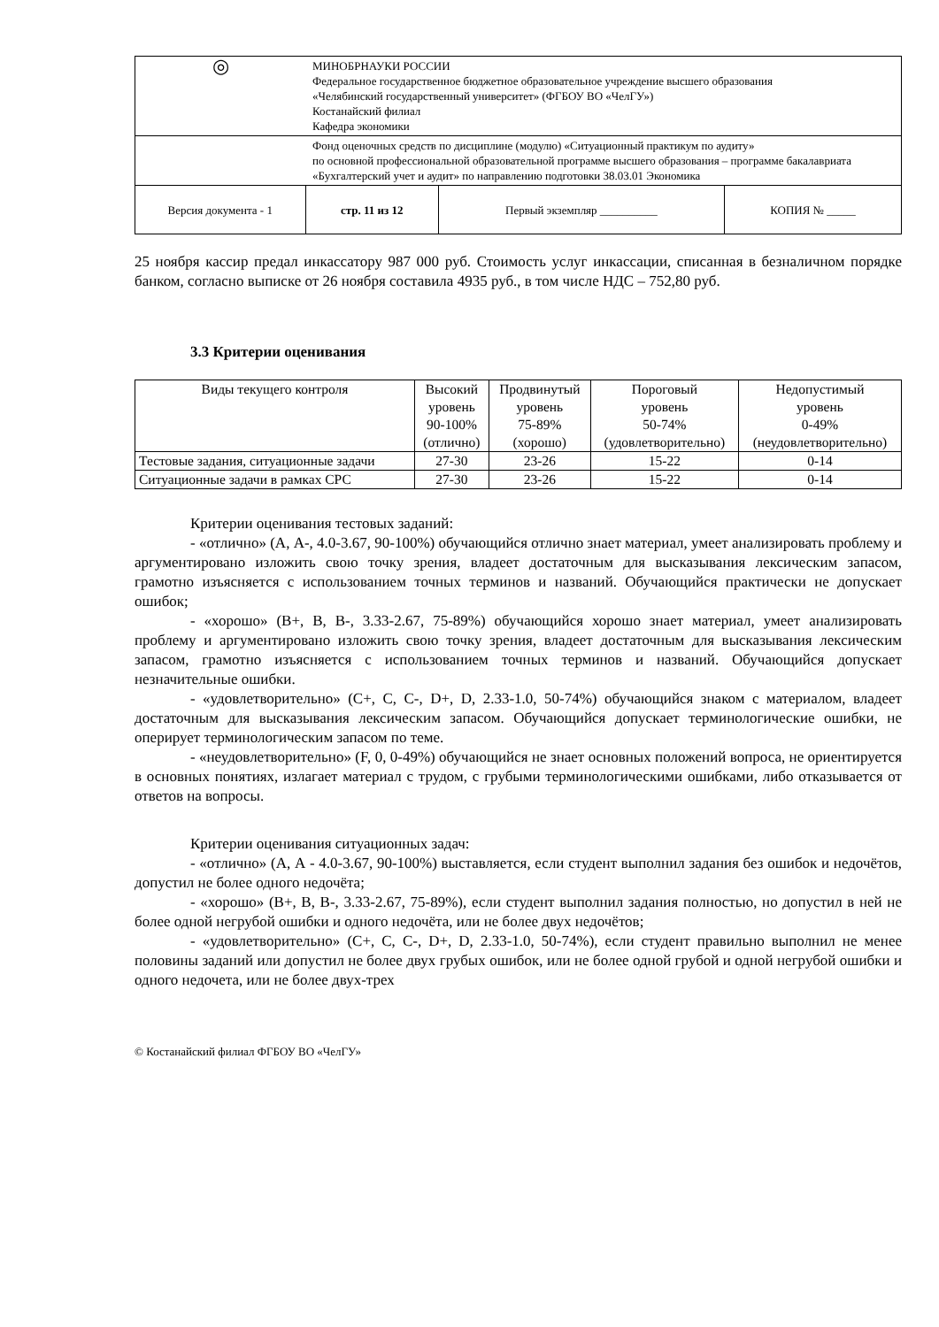| ◎ | МИНОБРНАУКИ РОССИИ Федеральное государственное бюджетное образовательное учреждение высшего образования «Челябинский государственный университет» (ФГБОУ ВО «ЧелГУ») Костанайский филиал Кафедра экономики | | |
| | Фонд оценочных средств по дисциплине (модулю) «Ситуационный практикум по аудиту» по основной профессиональной образовательной программе высшего образования – программе бакалавриата «Бухгалтерский учет и аудит» по направлению подготовки 38.03.01 Экономика | | |
| Версия документа - 1 | стр. 11 из 12 | Первый экземпляр __________ | КОПИЯ № _____ |
25 ноября кассир предал инкассатору 987 000 руб. Стоимость услуг инкассации, списанная в безналичном порядке банком, согласно выписке от 26 ноября составила 4935 руб., в том числе НДС – 752,80 руб.
3.3 Критерии оценивания
| Виды текущего контроля | Высокий уровень 90-100% (отлично) | Продвинутый уровень 75-89% (хорошо) | Пороговый уровень 50-74% (удовлетворительно) | Недопустимый уровень 0-49% (неудовлетворительно) |
| Тестовые задания, ситуационные задачи | 27-30 | 23-26 | 15-22 | 0-14 |
| Ситуационные задачи в рамках СРС | 27-30 | 23-26 | 15-22 | 0-14 |
Критерии оценивания тестовых заданий:
- «отлично» (А, А-, 4.0-3.67, 90-100%) обучающийся отлично знает материал, умеет анализировать проблему и аргументировано изложить свою точку зрения, владеет достаточным для высказывания лексическим запасом, грамотно изъясняется с использованием точных терминов и названий. Обучающийся практически не допускает ошибок;
- «хорошо» (В+, В, В-, 3.33-2.67, 75-89%) обучающийся хорошо знает материал, умеет анализировать проблему и аргументировано изложить свою точку зрения, владеет достаточным для высказывания лексическим запасом, грамотно изъясняется с использованием точных терминов и названий. Обучающийся допускает незначительные ошибки.
- «удовлетворительно» (С+, С, С-, D+, D, 2.33-1.0, 50-74%) обучающийся знаком с материалом, владеет достаточным для высказывания лексическим запасом. Обучающийся допускает терминологические ошибки, не оперирует терминологическим запасом по теме.
- «неудовлетворительно» (F, 0, 0-49%) обучающийся не знает основных положений вопроса, не ориентируется в основных понятиях, излагает материал с трудом, с грубыми терминологическими ошибками, либо отказывается от ответов на вопросы.
Критерии оценивания ситуационных задач:
- «отлично» (А, А - 4.0-3.67, 90-100%) выставляется, если студент выполнил задания без ошибок и недочётов, допустил не более одного недочёта;
- «хорошо» (В+, В, В-, 3.33-2.67, 75-89%), если студент выполнил задания полностью, но допустил в ней не более одной негрубой ошибки и одного недочёта, или не более двух недочётов;
- «удовлетворительно» (С+, С, С-, D+, D, 2.33-1.0, 50-74%), если студент правильно выполнил не менее половины заданий или допустил не более двух грубых ошибок, или не более одной грубой и одной негрубой ошибки и одного недочета, или не более двух-трех
© Костанайский филиал ФГБОУ ВО «ЧелГУ»